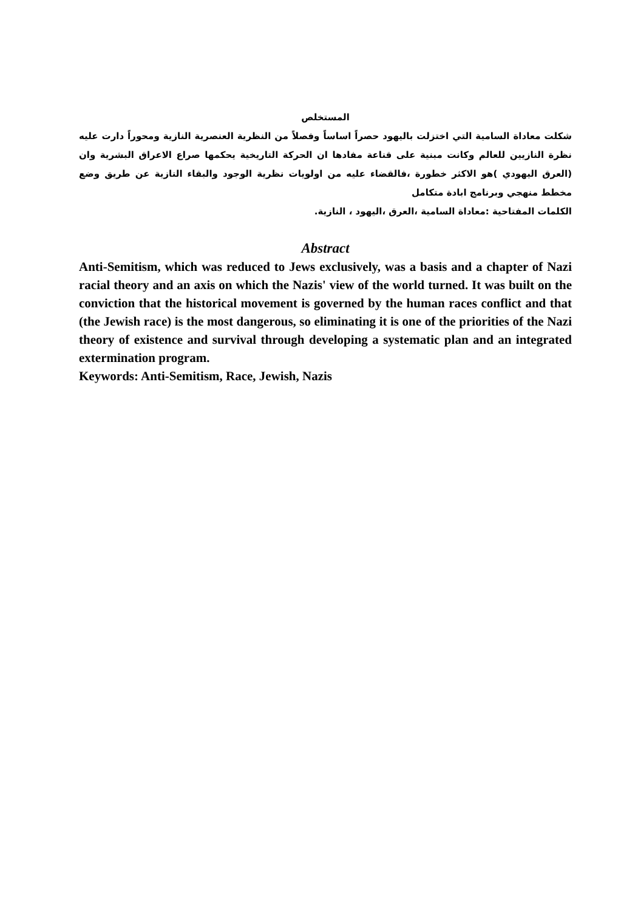المستخلص
شكلت معاداة السامية التي اختزلت باليهود حصراً اساساً وفصلاً من النظرية العنصرية النازية ومحوراً دارت عليه نظرة النازيين للعالم وكانت مبنية على قناعة مفادها ان الحركة التاريخية يحكمها صراع الاعراق البشرية وان (العرق اليهودي )هو الاكثر خطورة ،فالقضاء عليه من اولويات نظرية الوجود والبقاء النازية عن طريق وضع مخطط منهجي وبرنامج ابادة متكامل
الكلمات المفتاحية :معاداة السامية ،العرق ،اليهود ، النازية.
Abstract
Anti-Semitism, which was reduced to Jews exclusively, was a basis and a chapter of Nazi racial theory and an axis on which the Nazis' view of the world turned. It was built on the conviction that the historical movement is governed by the human races conflict and that (the Jewish race) is the most dangerous, so eliminating it is one of the priorities of the Nazi theory of existence and survival through developing a systematic plan and an integrated extermination program.
Keywords: Anti-Semitism, Race, Jewish, Nazis